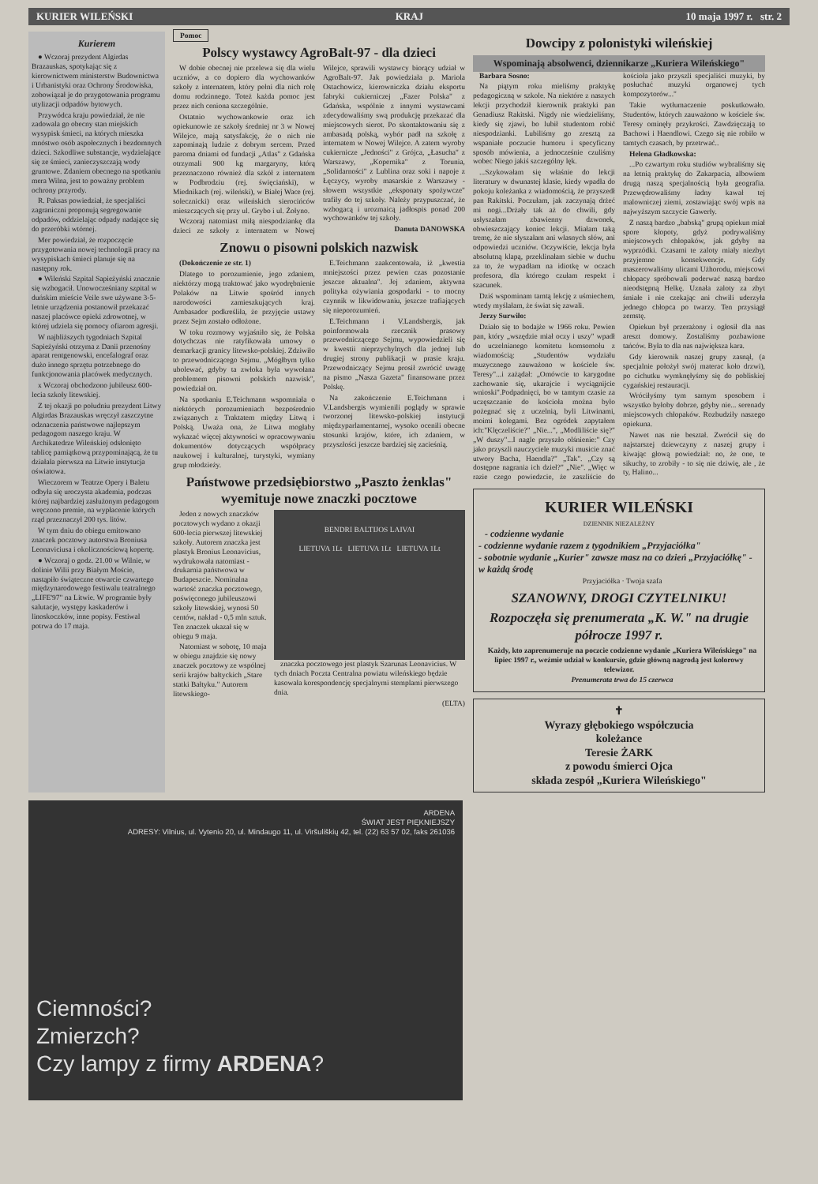KURIER WILEŃSKI KRAJ 10 maja 1997 r. str. 2
Kurierem
● Wczoraj prezydent Algirdas Brazauskas, spotykając się z kierownictwem ministerstw Budownictwa i Urbanistyki oraz Ochrony Środowiska, zobowiązał je do przygotowania programu utylizacji odpadów bytowych.
Przywódca kraju powiedział, że nie zadowala go obecny stan miejskich wysypisk śmieci, na których mieszka mnóstwo osób aspołecznych i bezdomnych dzieci. Szkodliwe substancje, wydzielające się ze śmieci, zanieczyszczają wody gruntowe. Zdaniem obecnego na spotkaniu mera Wilna, jest to poważny problem ochrony przyrody.
R. Paksas powiedział, że specjaliści zagraniczni proponują segregowanie odpadów, oddzielając odpady nadające się do przeróbki wtórnej.
Mer powiedział, że rozpoczęcie przygotowania nowej technologii pracy na wysypiskach śmieci planuje się na następny rok.
● Wileński Szpital Sapieżyński znacznie się wzbogacił. Unowocześniany szpital w duńskim mieście Veile swe używane 3-5-letnie urządzenia postanowił przekazać naszej placówce opieki zdrowotnej, w której udziela się pomocy ofiarom agresji.
W najbliższych tygodniach Szpital Sapieżyński otrzyma z Danii przenośny aparat rentgenowski, encefalograf oraz dużo innego sprzętu potrzebnego do funkcjonowania placówek medycznych.
x Wczoraj obchodzono jubileusz 600-lecia szkoły litewskiej.
Z tej okazji po południu prezydent Litwy Algirdas Brazauskas wręczył zaszczytne odznaczenia państwowe najlepszym pedagogom naszego kraju. W Archikatedrze Wileńskiej odsłonięto tablicę pamiątkową przypominającą, że tu działała pierwsza na Litwie instytucja oświatowa.
Wieczorem w Teatrze Opery i Baletu odbyła się uroczysta akademia, podczas której najbardziej zasłużonym pedagogom wręczono premie, na wypłacenie których rząd przeznaczył 200 tys. litów.
W tym dniu do obiegu emitowano znaczek pocztowy autorstwa Broniusa Leonaviciusa i okolicznościową kopertę.
● Wczoraj o godz. 21.00 w Wilnie, w dolinie Wilii przy Białym Moście, nastąpiło świąteczne otwarcie czwartego międzynarodowego festiwalu teatralnego „LIFE'97" na Litwie. W programie były salutacje, występy kaskaderów i linoskoczków, inne popisy. Festiwal potrwa do 17 maja.
Pomoc
Polscy wystawcy AgroBalt-97 - dla dzieci
W dobie obecnej nie przelewa się dla wielu uczniów, a co dopiero dla wychowanków szkoły z internatem, który pełni dla nich rolę domu rodzinnego. Toteż każda pomoc jest przez nich ceniona szczególnie.
Ostatnio wychowankowie oraz ich opiekunowie ze szkoły średniej nr 3 w Nowej Wilejce, mają satysfakcję, że o nich nie zapominają ludzie z dobrym sercem. Przed paroma dniami od fundacji „Atlas" z Gdańska otrzymali 900 kg margaryny, którą przeznaczono również dla szkół z internatem w Podbrodziu (rej. święciański), w Miednikach (rej. wileński), w Białej Wace (rej. solecznicki) oraz wileńskich sierocińców mieszczących się przy ul. Grybo i ul. Żołyno.
Wczoraj natomiast miłą niespodziankę dla dzieci ze szkoły z internatem w Nowej Wilejce, sprawili wystawcy biorący udział w AgroBalt-97. Jak powiedziała p. Mariola Ostachowicz, kierowniczka działu eksportu fabryki cukierniczej „Fazer Polska" z Gdańska, wspólnie z innymi wystawcami zdecydowaliśmy swą produkcję przekazać dla miejscowych sierot. Po skontaktowaniu się z ambasadą polską, wybór padł na szkołę z internatem w Nowej Wilejce. A zatem wyroby cukiernicze „Jedności" z Grójca, „Łasucha" z Warszawy, „Kopernika" z Torunia, „Solidarności" z Lublina oraz soki i napoje z Łęczycy, wyroby masarskie z Warszawy - słowem wszystkie „eksponaty spożywcze" trafiły do tej szkoły. Należy przypuszczać, że wzbogacą i urozmaicą jadłospis ponad 200 wychowanków tej szkoły.
Danuta DANOWSKA
Znowu o pisowni polskich nazwisk
(Dokończenie ze str. 1)
Dlatego to porozumienie, jego zdaniem, niektórzy mogą traktować jako wyodrębnienie Polaków na Litwie spośród innych narodowości zamieszkujących kraj. Ambasador podkreśliła, że przyjęcie ustawy przez Sejm zostało odłożone.
W toku rozmowy wyjaśniło się, że Polska dotychczas nie ratyfikowała umowy o demarkacji granicy litewsko-polskiej. Zdziwiło to przewodniczącego Sejmu. „Mógłbym tylko ubolewać, gdyby ta zwłoka była wywołana problemem pisowni polskich nazwisk", powiedział on.
Na spotkaniu E.Teichmann wspomniała o niektórych porozumieniach bezpośrednio związanych z Traktatem między Litwą i Polską. Uważa ona, że Litwa mogłaby wykazać więcej aktywności w opracowywaniu dokumentów dotyczących współpracy naukowej i kulturalnej, turystyki, wymiany grup młodzieży.
E.Teichmann zaakcentowała, iż „kwestia mniejszości przez pewien czas pozostanie jeszcze aktualna". Jej zdaniem, aktywna polityka ożywiania gospodarki - to mocny czynnik w likwidowaniu, jeszcze trafiających się nieporozumień.
E.Teichmann i V.Landsbergis, jak poinformowała rzecznik prasowy przewodniczącego Sejmu, wypowiedzieli się w kwestii nieprzychylnych dla jednej lub drugiej strony publikacji w prasie kraju. Przewodniczący Sejmu prosił zwrócić uwagę na pismo „Nasza Gazeta" finansowane przez Polskę.
Na zakończenie E.Teichmann i V.Landsbergis wymienili poglądy w sprawie tworzonej litewsko-polskiej instytucji międzyparlamentarnej, wysoko ocenili obecne stosunki krajów, które, ich zdaniem, w przyszłości jeszcze bardziej się zacieśnią.
Państwowe przedsiębiorstwo „Paszto żenklas" wyemituje nowe znaczki pocztowe
Jeden z nowych znaczków pocztowych wydano z okazji 600-lecia pierwszej litewskiej szkoły. Autorem znaczka jest plastyk Bronius Leonavicius, wydrukowała natomiast - drukarnia państwowa w Budapeszcie. Nominalna wartość znaczka pocztowego, poświęconego jubileuszowi szkoły litewskiej, wynosi 50 centów, nakład - 0,5 mln sztuk. Ten znaczek ukazał się w obiegu 9 maja.
Natomiast w sobotę, 10 maja w obiegu znajdzie się nowy znaczek pocztowy ze wspólnej serii krajów bałtyckich „Stare statki Bałtyku." Autorem litewskiego-
BENDRI BALTIJOS LAIVAI
LIETUVA 1Lt LIETUVA 1Lt LIETUVA 1Lt
znaczka pocztowego jest plastyk Szarunas Leonavicius. W tych dniach Poczta Centralna powiatu wileńskiego będzie kasowała korespondencję specjalnymi stemplami pierwszego dnia.
(ELTA)
Dowcipy z polonistyki wileńskiej
Wspominają absolwenci, dziennikarze „Kuriera Wileńskiego"
Barbara Sosno:
Na piątym roku mieliśmy praktykę pedagogiczną w szkole. Na niektóre z naszych lekcji przychodził kierownik praktyki pan Genadiusz Rakitski. Nigdy nie wiedzieliśmy, kiedy się zjawi, bo lubił studentom robić niespodzianki. Lubiliśmy go zresztą za wspaniałe poczucie humoru i specyficzny sposób mówienia, a jednocześnie czuliśmy wobec Niego jakiś szczególny lęk.
...Szykowałam się właśnie do lekcji literatury w dwunastej klasie, kiedy wpadła do pokoju koleżanka z wiadomością, że przyszedł pan Rakitski. Poczułam, jak zaczynają drżeć mi nogi...Drżały tak aż do chwili, gdy usłyszałam zbawienny dzwonek, obwieszczający koniec lekcji. Miałam taką tremę, że nie słyszałam ani własnych słów, ani odpowiedzi uczniów. Oczywiście, lekcja była absolutną klapą, przeklinałam siebie w duchu za to, że wypadłam na idiotkę w oczach profesora, dla którego czułam respekt i szacunek.
Dziś wspominam tamtą lekcję z uśmiechem, wtedy myślałam, że świat się zawali.
Jerzy Surwiło:
Działo się to bodajże w 1966 roku. Pewien pan, który „wszędzie miał oczy i uszy" wpadł do uczelnianego komitetu komsomołu z wiadomością: „Studentów wydziału muzycznego zauważono w kościele św. Teresy"...i zażądał: „Omówcie to karygodne zachowanie się, ukarajcie i wyciągnijcie wnioski".Podpadnięci, bo w tamtym czasie za uczęszczanie do kościoła można było pożegnać się z uczelnią, byli Litwinami, moimi kolegami. Bez ogródek zapytałem ich:"Klęczeliście?" „Nie...", „Modliliście się?" „W duszy"...I nagle przyszło olśnienie:" Czy jako przyszli nauczyciele muzyki musicie znać utwory Bacha, Haendla?" „Tak". „Czy są dostępne nagrania ich dzieł?" „Nie". „Więc w razie czego powiedzcie, że zaszliście do kościoła jako przyszli specjaliści muzyki, by posłuchać muzyki organowej tych kompozytorów..."
Takie wytłumaczenie poskutkowało. Studentów, których zauważono w kościele św. Teresy ominęły przykrości. Zawdzięczają to Bachowi i Haendlowi. Czego się nie robiło w tamtych czasach, by przetrwać..
Helena Gładkowska:
...Po czwartym roku studiów wybraliśmy się na letnią praktykę do Zakarpacia, albowiem drugą naszą specjalnością była geografia. Przewędrowaliśmy ładny kawał tej malowniczej ziemi, zostawiając swój wpis na najwyższym szczycie Gawerły.
Z naszą bardzo „babską" grupą opiekun miał spore kłopoty, gdyż podrywaliśmy miejscowych chłopaków, jak gdyby na wyprzódki. Czasami te zaloty miały niezbyt przyjemne konsekwencje. Gdy maszerowaliśmy ulicami Użhorodu, miejscowi chłopacy spróbowali poderwać naszą bardzo nieodstępną Helkę. Uznała zaloty za zbyt śmiałe i nie czekając ani chwili uderzyła jednego chłopca po twarzy. Ten przysiągł zemstę.
Opiekun był przerażony i ogłosił dla nas areszt domowy. Zostaliśmy pozbawione tańców. Była to dla nas największa kara.
Gdy kierownik naszej grupy zasnął, (a specjalnie położył swój materac koło drzwi), po cichutku wymknęłyśmy się do pobliskiej cygańskiej restauracji.
Wróciłyśmy tym samym sposobem i wszystko byłoby dobrze, gdyby nie... serenady miejscowych chłopaków. Rozbudziły naszego opiekuna.
Nawet nas nie beształ. Zwrócił się do najstarszej dziewczyny z naszej grupy i kiwając głową powiedział: no, że one, te sikuchy, to zrobiły - to się nie dziwię, ale , że ty, Halino...
KURIER WILEŃSKI
DZIENNIK NIEZALEŻNY
- codzienne wydanie
- codzienne wydanie razem z tygodnikiem „Przyjaciółka"
- sobotnie wydanie „Kurier" zawsze masz na co dzień „Przyjaciółkę" - w każdą środę
Przyjaciółka · Twoja szafa
SZANOWNY, DROGI CZYTELNIKU!
Rozpoczęła się prenumerata „K. W." na drugie półrocze 1997 r.
Każdy, kto zaprenumeruje na poczcie codzienne wydanie „Kuriera Wileńskiego" na lipiec 1997 r., weźmie udział w konkursie, gdzie główną nagrodą jest kolorowy telewizor.
Prenumerata trwa do 15 czerwca
✝
Wyrazy głębokiego współczucia
koleżance
Teresie ŻARK
z powodu śmierci Ojca
składa zespół „Kuriera Wileńskiego"
ARDENA
ŚWIAT JEST PIĘKNIEJSZY
ADRESY: Vilnius, ul. Vytenio 20, ul. Mindaugo 11, ul. Viršuliškių 42, tel. (22) 63 57 02, faks 261036
Ciemności?
Zmierzch?
Czy lampy z firmy ARDENA?